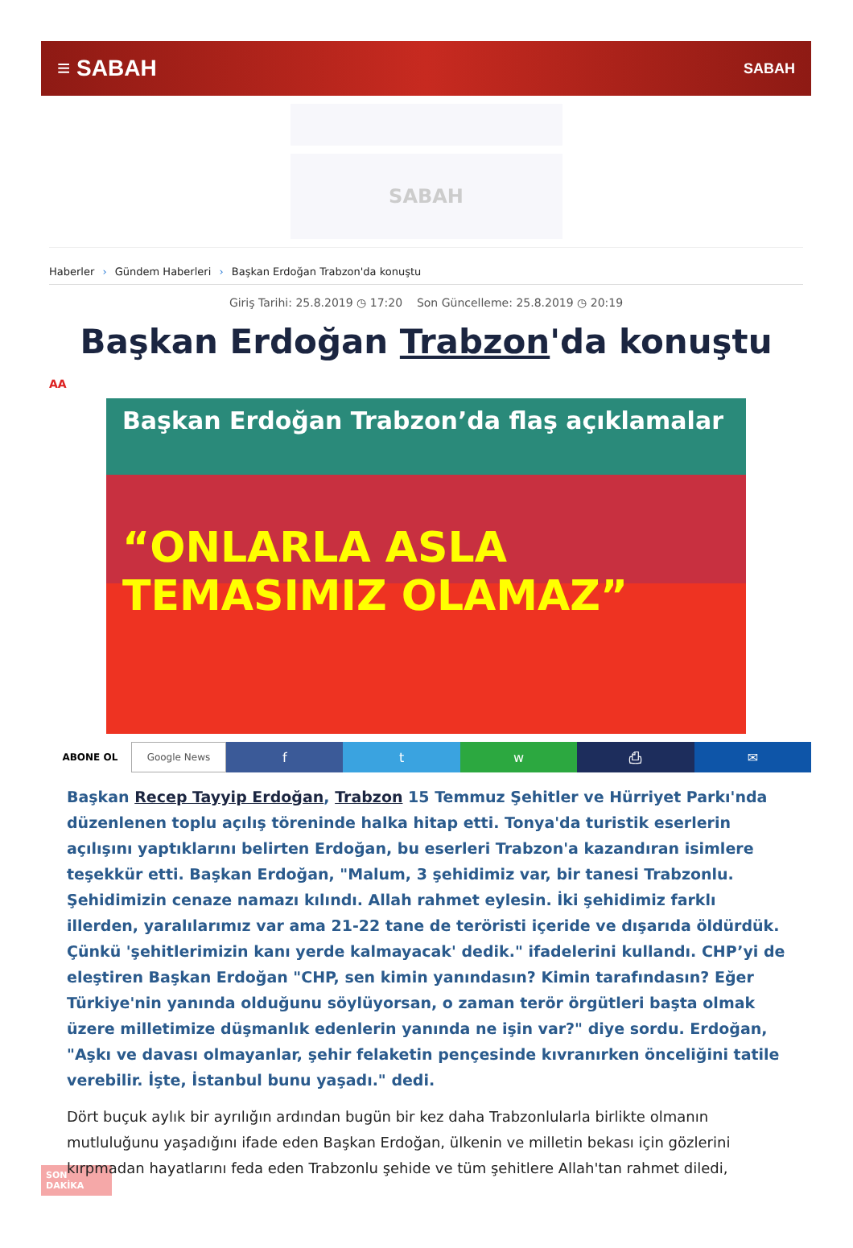≡ SABAH
SABAH
SABAH
Haberler › Gündem Haberleri › Başkan Erdoğan Trabzon'da konuştu
Giriş Tarihi: 25.8.2019 ◷ 17:20 Son Güncelleme: 25.8.2019 ◷ 20:19
Başkan Erdoğan Trabzon'da konuştu
AA
Başkan Erdoğan Trabzon’da flaş açıklamalar
“ONLARLA ASLA TEMASIMIZ OLAMAZ”
ABONE OL Google News
f t w ⎙ ✉
Başkan Recep Tayyip Erdoğan, Trabzon 15 Temmuz Şehitler ve Hürriyet Parkı'nda düzenlenen toplu açılış töreninde halka hitap etti. Tonya'da turistik eserlerin açılışını yaptıklarını belirten Erdoğan, bu eserleri Trabzon'a kazandıran isimlere teşekkür etti. Başkan Erdoğan, "Malum, 3 şehidimiz var, bir tanesi Trabzonlu. Şehidimizin cenaze namazı kılındı. Allah rahmet eylesin. İki şehidimiz farklı illerden, yaralılarımız var ama 21-22 tane de teröristi içeride ve dışarıda öldürdük. Çünkü 'şehitlerimizin kanı yerde kalmayacak' dedik." ifadelerini kullandı. CHP’yi de eleştiren Başkan Erdoğan "CHP, sen kimin yanındasın? Kimin tarafındasın? Eğer Türkiye'nin yanında olduğunu söylüyorsan, o zaman terör örgütleri başta olmak üzere milletimize düşmanlık edenlerin yanında ne işin var?" diye sordu. Erdoğan, "Aşkı ve davası olmayanlar, şehir felaketin pençesinde kıvranırken önceliğini tatile verebilir. İşte, İstanbul bunu yaşadı." dedi.
Dört buçuk aylık bir ayrılığın ardından bugün bir kez daha Trabzonlularla birlikte olmanın mutluluğunu yaşadığını ifade eden Başkan Erdoğan, ülkenin ve milletin bekası için gözlerini kırpmadan hayatlarını feda eden Trabzonlu şehide ve tüm şehitlere Allah'tan rahmet diledi,
SON DAKİKA